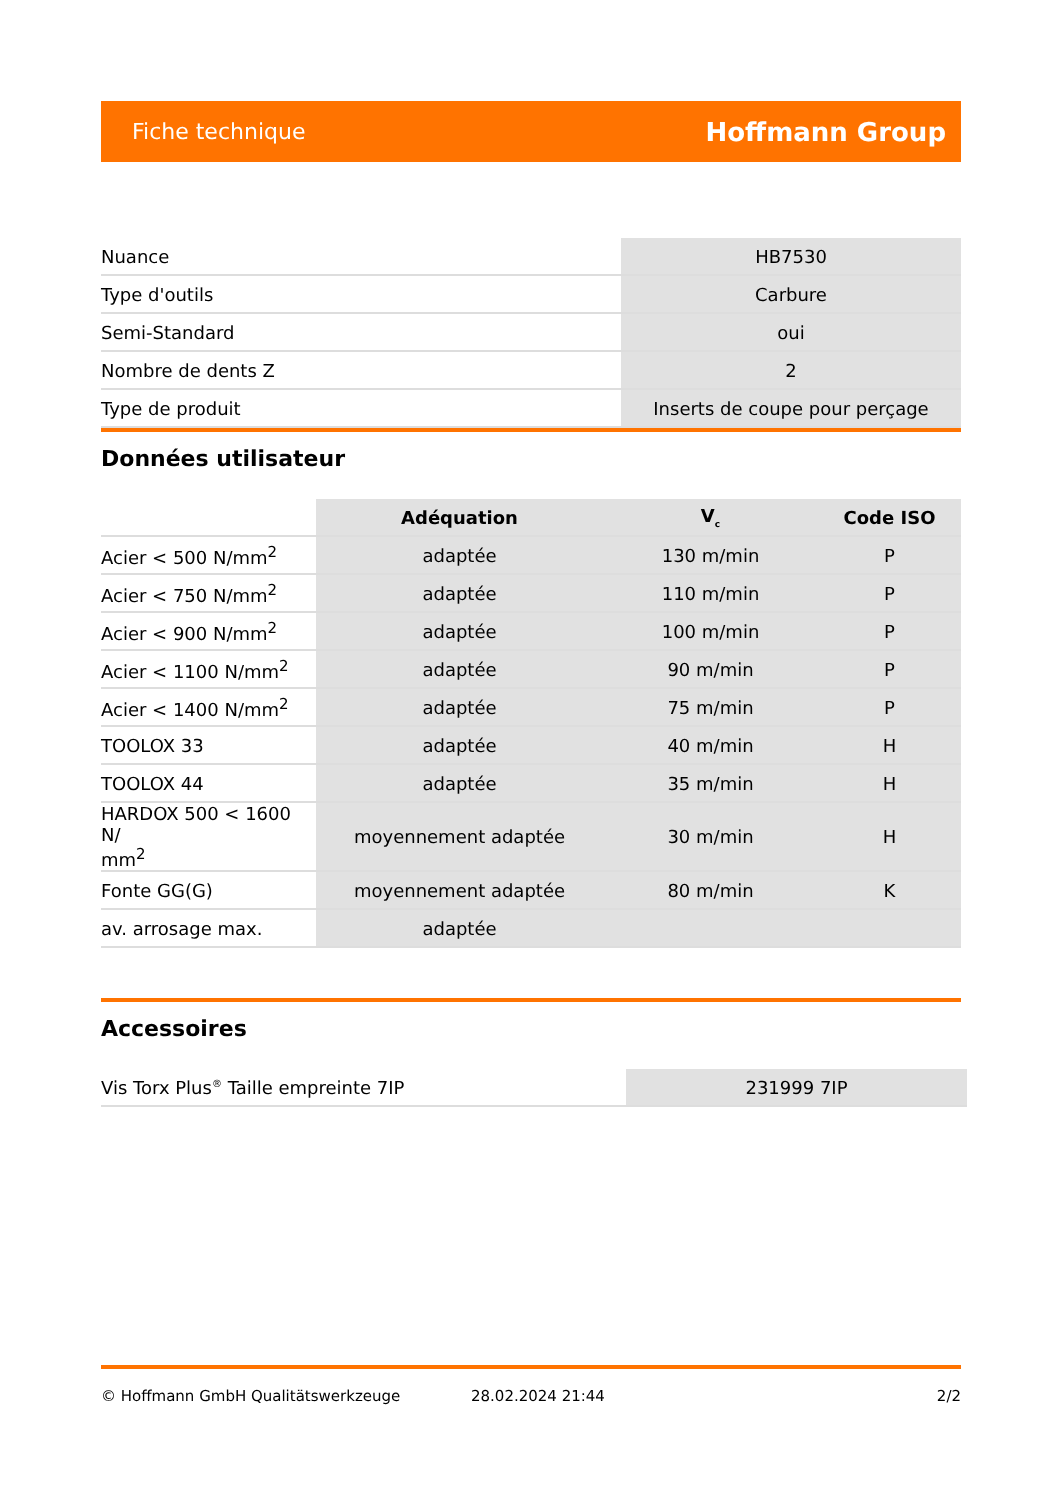Fiche technique Hoffmann Group
| Nuance | HB7530 |
| Type d'outils | Carbure |
| Semi-Standard | oui |
| Nombre de dents Z | 2 |
| Type de produit | Inserts de coupe pour perçage |
Données utilisateur
| | Adéquation | V<sub>c</sub> | Code ISO |
| --- | --- | --- | --- |
| Acier < 500 N/mm<sup>2</sup> | adaptée | 130 m/min | P |
| Acier < 750 N/mm<sup>2</sup> | adaptée | 110 m/min | P |
| Acier < 900 N/mm<sup>2</sup> | adaptée | 100 m/min | P |
| Acier < 1100 N/mm<sup>2</sup> | adaptée | 90 m/min | P |
| Acier < 1400 N/mm<sup>2</sup> | adaptée | 75 m/min | P |
| TOOLOX 33 | adaptée | 40 m/min | H |
| TOOLOX 44 | adaptée | 35 m/min | H |
| HARDOX 500 < 1600 N/ mm<sup>2</sup> | moyennement adaptée | 30 m/min | H |
| Fonte GG(G) | moyennement adaptée | 80 m/min | K |
| av. arrosage max. | adaptée | | |
Accessoires
| Vis Torx Plus<sup>®</sup> Taille empreinte 7IP | 231999 7IP |
© Hoffmann GmbH Qualitätswerkzeuge 28.02.2024 21:44 2/2